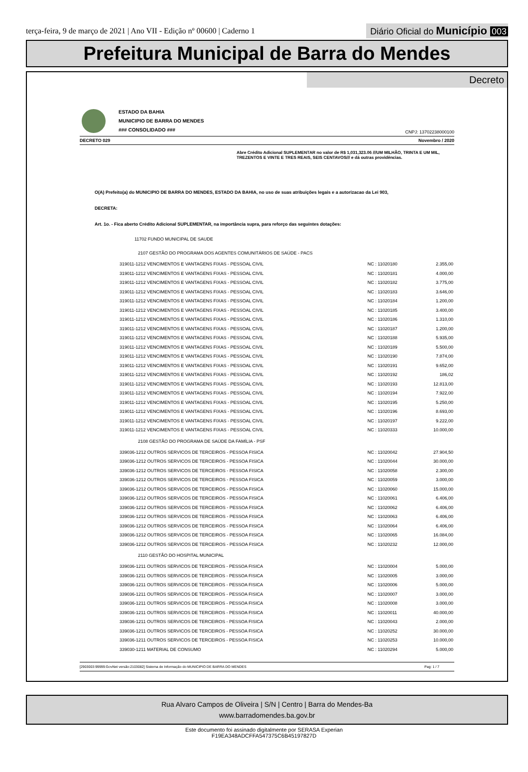terça-feira, 9 de março de 2021 | Ano VII - Edição nº 00600 | Caderno 1
Diário Oficial do Município 003
Prefeitura Municipal de Barra do Mendes
Decreto
ESTADO DA BAHIA
MUNICIPIO DE BARRA DO MENDES
### CONSOLIDADO ###
CNPJ: 13702238000100
DECRETO 029 Novembro / 2020
Abre Crédito Adicional SUPLEMENTAR no valor de R$ 1,031,323.06 ///UM MILHÃO, TRINTA E UM MIL, TREZENTOS E VINTE E TRES REAIS, SEIS CENTAVOS/// e dá outras providências.
O(A) Prefeito(a) do MUNICIPIO DE BARRA DO MENDES, ESTADO DA BAHIA, no uso de suas atribuições legais e a autorizacao da Lei 903,
DECRETA:
Art. 1o. - Fica aberto Crédito Adicional SUPLEMENTAR, na importância supra, para reforço das seguintes dotações:
11702 FUNDO MUNICIPAL DE SAUDE
| 2107 GESTÃO DO PROGRAMA DOS AGENTES COMUNITÁRIOS DE SAÚDE - PACS | | |
| 319011-1212 VENCIMENTOS E VANTAGENS FIXAS - PESSOAL CIVIL | NC : 11020180 | 2.355,00 |
| 319011-1212 VENCIMENTOS E VANTAGENS FIXAS - PESSOAL CIVIL | NC : 11020181 | 4.000,00 |
| 319011-1212 VENCIMENTOS E VANTAGENS FIXAS - PESSOAL CIVIL | NC : 11020182 | 3.775,00 |
| 319011-1212 VENCIMENTOS E VANTAGENS FIXAS - PESSOAL CIVIL | NC : 11020183 | 3.646,00 |
| 319011-1212 VENCIMENTOS E VANTAGENS FIXAS - PESSOAL CIVIL | NC : 11020184 | 1.200,00 |
| 319011-1212 VENCIMENTOS E VANTAGENS FIXAS - PESSOAL CIVIL | NC : 11020185 | 3.400,00 |
| 319011-1212 VENCIMENTOS E VANTAGENS FIXAS - PESSOAL CIVIL | NC : 11020186 | 1.310,00 |
| 319011-1212 VENCIMENTOS E VANTAGENS FIXAS - PESSOAL CIVIL | NC : 11020187 | 1.200,00 |
| 319011-1212 VENCIMENTOS E VANTAGENS FIXAS - PESSOAL CIVIL | NC : 11020188 | 5.935,00 |
| 319011-1212 VENCIMENTOS E VANTAGENS FIXAS - PESSOAL CIVIL | NC : 11020189 | 5.500,00 |
| 319011-1212 VENCIMENTOS E VANTAGENS FIXAS - PESSOAL CIVIL | NC : 11020190 | 7.874,00 |
| 319011-1212 VENCIMENTOS E VANTAGENS FIXAS - PESSOAL CIVIL | NC : 11020191 | 9.652,00 |
| 319011-1212 VENCIMENTOS E VANTAGENS FIXAS - PESSOAL CIVIL | NC : 11020192 | 186,02 |
| 319011-1212 VENCIMENTOS E VANTAGENS FIXAS - PESSOAL CIVIL | NC : 11020193 | 12.813,00 |
| 319011-1212 VENCIMENTOS E VANTAGENS FIXAS - PESSOAL CIVIL | NC : 11020194 | 7.922,00 |
| 319011-1212 VENCIMENTOS E VANTAGENS FIXAS - PESSOAL CIVIL | NC : 11020195 | 5.250,00 |
| 319011-1212 VENCIMENTOS E VANTAGENS FIXAS - PESSOAL CIVIL | NC : 11020196 | 8.693,00 |
| 319011-1212 VENCIMENTOS E VANTAGENS FIXAS - PESSOAL CIVIL | NC : 11020197 | 9.222,00 |
| 319011-1212 VENCIMENTOS E VANTAGENS FIXAS - PESSOAL CIVIL | NC : 11020333 | 10.000,00 |
| 2108 GESTÃO DO PROGRAMA DE SAÚDE DA FAMÍLIA - PSF | | |
| 339036-1212 OUTROS SERVICOS DE TERCEIROS - PESSOA FISICA | NC : 11020042 | 27.904,50 |
| 339036-1212 OUTROS SERVICOS DE TERCEIROS - PESSOA FISICA | NC : 11020044 | 30.000,00 |
| 339036-1212 OUTROS SERVICOS DE TERCEIROS - PESSOA FISICA | NC : 11020058 | 2.300,00 |
| 339036-1212 OUTROS SERVICOS DE TERCEIROS - PESSOA FISICA | NC : 11020059 | 3.000,00 |
| 339036-1212 OUTROS SERVICOS DE TERCEIROS - PESSOA FISICA | NC : 11020060 | 15.000,00 |
| 339036-1212 OUTROS SERVICOS DE TERCEIROS - PESSOA FISICA | NC : 11020061 | 6.406,00 |
| 339036-1212 OUTROS SERVICOS DE TERCEIROS - PESSOA FISICA | NC : 11020062 | 6.406,00 |
| 339036-1212 OUTROS SERVICOS DE TERCEIROS - PESSOA FISICA | NC : 11020063 | 6.406,00 |
| 339036-1212 OUTROS SERVICOS DE TERCEIROS - PESSOA FISICA | NC : 11020064 | 6.406,00 |
| 339036-1212 OUTROS SERVICOS DE TERCEIROS - PESSOA FISICA | NC : 11020065 | 16.084,00 |
| 339036-1212 OUTROS SERVICOS DE TERCEIROS - PESSOA FISICA | NC : 11020232 | 12.000,00 |
| 2110 GESTÃO DO HOSPITAL MUNICIPAL | | |
| 339036-1211 OUTROS SERVICOS DE TERCEIROS - PESSOA FISICA | NC : 11020004 | 5.000,00 |
| 339036-1211 OUTROS SERVICOS DE TERCEIROS - PESSOA FISICA | NC : 11020005 | 3.000,00 |
| 339036-1211 OUTROS SERVICOS DE TERCEIROS - PESSOA FISICA | NC : 11020006 | 5.000,00 |
| 339036-1211 OUTROS SERVICOS DE TERCEIROS - PESSOA FISICA | NC : 11020007 | 3.000,00 |
| 339036-1211 OUTROS SERVICOS DE TERCEIROS - PESSOA FISICA | NC : 11020008 | 3.000,00 |
| 339036-1211 OUTROS SERVICOS DE TERCEIROS - PESSOA FISICA | NC : 11020011 | 40.000,00 |
| 339036-1211 OUTROS SERVICOS DE TERCEIROS - PESSOA FISICA | NC : 11020043 | 2.000,00 |
| 339036-1211 OUTROS SERVICOS DE TERCEIROS - PESSOA FISICA | NC : 11020252 | 30.000,00 |
| 339036-1211 OUTROS SERVICOS DE TERCEIROS - PESSOA FISICA | NC : 11020253 | 10.000,00 |
| 339030-1211 MATERIAL DE CONSUMO | NC : 11020294 | 5.000,00 |
[2903003:99999:GovNet versão:2103082] Sistema de Informação do MUNICIPIO DE BARRA DO MENDES Pag: 1 / 7
Rua Alvaro Campos de Oliveira | S/N | Centro | Barra do Mendes-Ba
www.barradomendes.ba.gov.br
Este documento foi assinado digitalmente por SERASA Experian
F19EA348ADCFFA547375C6B45197827D